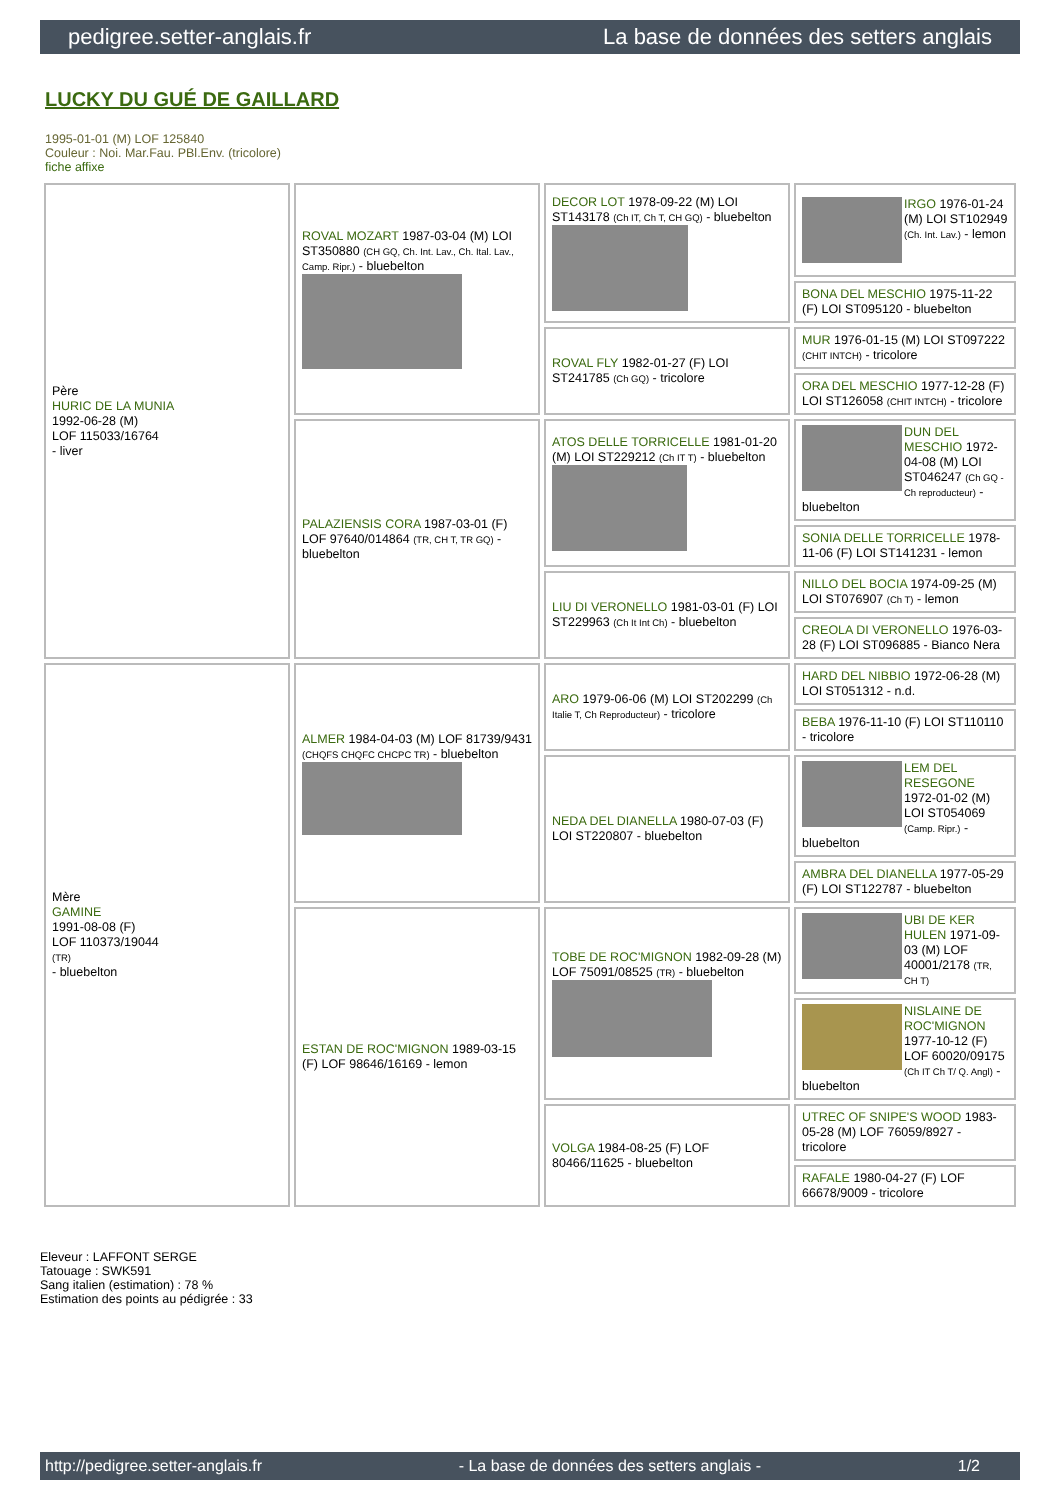pedigree.setter-anglais.fr La base de données des setters anglais
LUCKY DU GUÉ DE GAILLARD
1995-01-01 (M) LOF 125840
Couleur : Noi. Mar.Fau. PBl.Env. (tricolore)
fiche affixe
| Père HURIC DE LA MUNIA 1992-06-28 (M) LOF 115033/16764 - liver | ROVAL MOZART 1987-03-04 (M) LOI ST350880 (CH GQ, Ch. Int. Lav., Ch. Ital. Lav., Camp. Ripr.) - bluebelton | DECOR LOT 1978-09-22 (M) LOI ST143178 (Ch IT, Ch T, CH GQ) - bluebelton | IRGO 1976-01-24 (M) LOI ST102949 (Ch. Int. Lav.) - lemon |
| | | | BONA DEL MESCHIO 1975-11-22 (F) LOI ST095120 - bluebelton |
| | | ROVAL FLY 1982-01-27 (F) LOI ST241785 (Ch GQ) - tricolore | MUR 1976-01-15 (M) LOI ST097222 (CHIT INTCH) - tricolore |
| | | | ORA DEL MESCHIO 1977-12-28 (F) LOI ST126058 (CHIT INTCH) - tricolore |
| | PALAZIENSIS CORA 1987-03-01 (F) LOF 97640/014864 (TR, CH T, TR GQ) - bluebelton | ATOS DELLE TORRICELLE 1981-01-20 (M) LOI ST229212 (Ch IT T) - bluebelton | DUN DEL MESCHIO 1972-04-08 (M) LOI ST046247 (Ch GQ - Ch reproducteur) - bluebelton |
| | | | SONIA DELLE TORRICELLE 1978-11-06 (F) LOI ST141231 - lemon |
| | | LIU DI VERONELLO 1981-03-01 (F) LOI ST229963 (Ch It Int Ch) - bluebelton | NILLO DEL BOCIA 1974-09-25 (M) LOI ST076907 (Ch T) - lemon |
| | | | CREOLA DI VERONELLO 1976-03-28 (F) LOI ST096885 - Bianco Nera |
| Mère GAMINE 1991-08-08 (F) LOF 110373/19044 (TR) - bluebelton | ALMER 1984-04-03 (M) LOF 81739/9431 (CHQFS CHQFC CHCPC TR) - bluebelton | ARO 1979-06-06 (M) LOI ST202299 (Ch Italie T, Ch Reproducteur) - tricolore | HARD DEL NIBBIO 1972-06-28 (M) LOI ST051312 - n.d. |
| | | | BEBA 1976-11-10 (F) LOI ST110110 - tricolore |
| | | NEDA DEL DIANELLA 1980-07-03 (F) LOI ST220807 - bluebelton | LEM DEL RESEGONE 1972-01-02 (M) LOI ST054069 (Camp. Ripr.) - bluebelton |
| | | | AMBRA DEL DIANELLA 1977-05-29 (F) LOI ST122787 - bluebelton |
| | ESTAN DE ROC'MIGNON 1989-03-15 (F) LOF 98646/16169 - lemon | TOBE DE ROC'MIGNON 1982-09-28 (M) LOF 75091/08525 (TR) - bluebelton | UBI DE KER HULEN 1971-09-03 (M) LOF 40001/2178 (TR, CH T) |
| | | | NISLAINE DE ROC'MIGNON 1977-10-12 (F) LOF 60020/09175 (Ch IT Ch T/ Q. Angl) - bluebelton |
| | | VOLGA 1984-08-25 (F) LOF 80466/11625 - bluebelton | UTREC OF SNIPE'S WOOD 1983-05-28 (M) LOF 76059/8927 - tricolore |
| | | | RAFALE 1980-04-27 (F) LOF 66678/9009 - tricolore |
Eleveur : LAFFONT SERGE
Tatouage : SWK591
Sang italien (estimation) : 78 %
Estimation des points au pédigrée : 33
http://pedigree.setter-anglais.fr - La base de données des setters anglais - 1/2